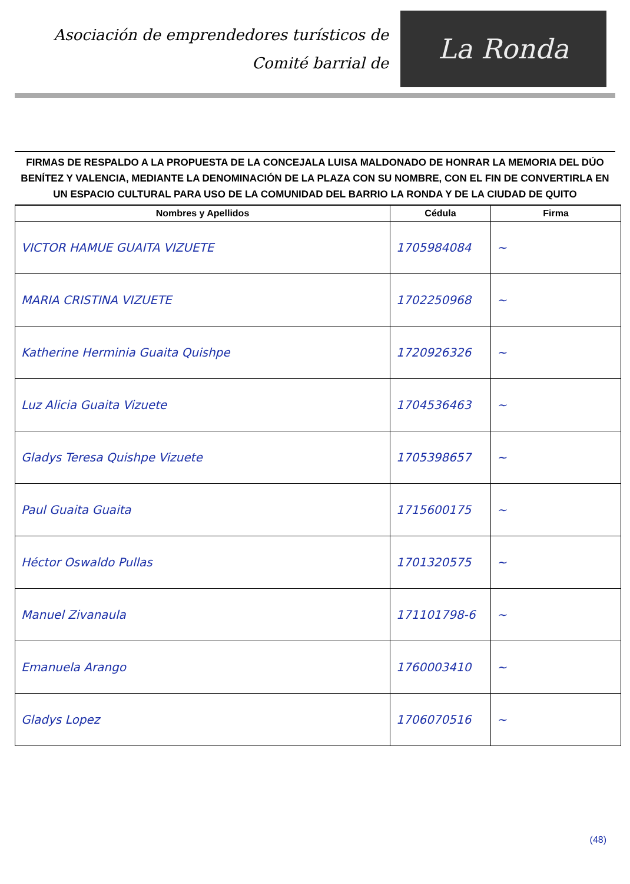Asociación de emprendedores turísticos de
Comité barrial de
La Ronda
FIRMAS DE RESPALDO A LA PROPUESTA DE LA CONCEJALA LUISA MALDONADO DE HONRAR LA MEMORIA DEL DÚO BENÍTEZ Y VALENCIA, MEDIANTE LA DENOMINACIÓN DE LA PLAZA CON SU NOMBRE, CON EL FIN DE CONVERTIRLA EN UN ESPACIO CULTURAL PARA USO DE LA COMUNIDAD DEL BARRIO LA RONDA Y DE LA CIUDAD DE QUITO
| Nombres y Apellidos | Cédula | Firma |
| --- | --- | --- |
| VICTOR HAMUE GUAITA VIZUETE | 1705984084 | ~ |
| MARIA CRISTINA VIZUETE | 1702250968 | ~ |
| Katherine Herminia Guaita Quishpe | 1720926326 | ~ |
| Luz Alicia Guaita Vizuete | 1704536463 | ~ |
| Gladys Teresa Quishpe Vizuete | 1705398657 | ~ |
| Paul Guaita Guaita | 1715600175 | ~ |
| Héctor Oswaldo Pullas | 1701320575 | ~ |
| Manuel Zivanaula | 171101798-6 | ~ |
| Emanuela Arango | 1760003410 | ~ |
| Gladys Lopez | 1706070516 | ~ |
(48)